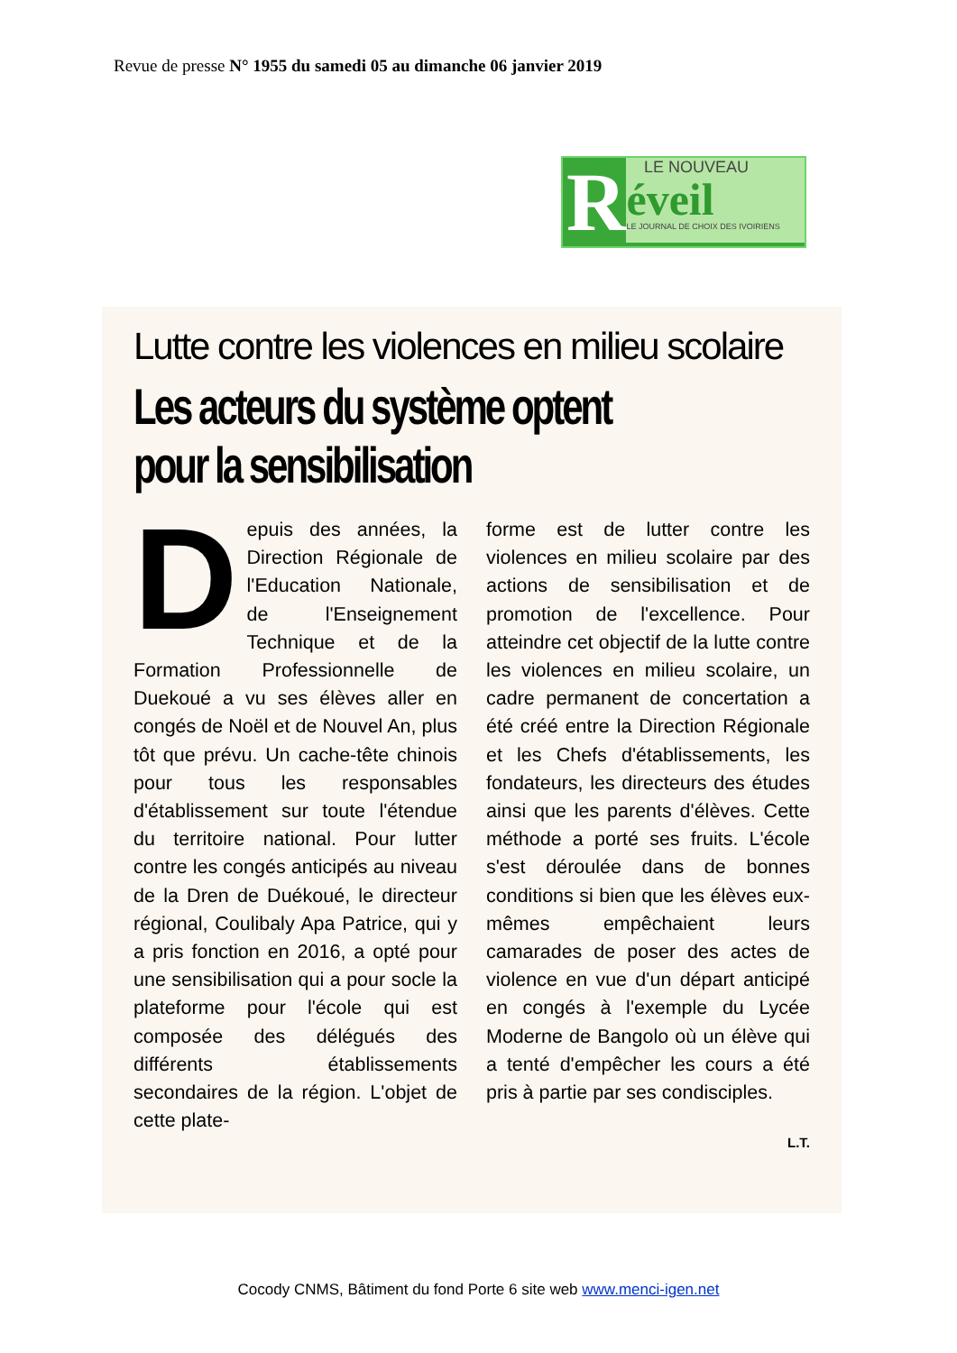Revue de presse N° 1955 du samedi 05 au dimanche 06 janvier 2019
R
LE NOUVEAU
éveil
LE JOURNAL DE CHOIX DES IVOIRIENS
Lutte contre les violences en milieu scolaire
Les acteurs du système optent pour la sensibilisation
Depuis des années, la Direction Régionale de l'Education Nationale, de l'Enseignement Technique et de la Formation Professionnelle de Duekoué a vu ses élèves aller en congés de Noël et de Nouvel An, plus tôt que prévu. Un cache-tête chinois pour tous les responsables d'établissement sur toute l'étendue du territoire national. Pour lutter contre les congés anticipés au niveau de la Dren de Duékoué, le directeur régional, Coulibaly Apa Patrice, qui y a pris fonction en 2016, a opté pour une sensibilisation qui a pour socle la plateforme pour l'école qui est composée des délégués des différents établissements secondaires de la région. L'objet de cette plate-
forme est de lutter contre les violences en milieu scolaire par des actions de sensibilisation et de promotion de l'excellence. Pour atteindre cet objectif de la lutte contre les violences en milieu scolaire, un cadre permanent de concertation a été créé entre la Direction Régionale et les Chefs d'établissements, les fondateurs, les directeurs des études ainsi que les parents d'élèves. Cette méthode a porté ses fruits. L'école s'est déroulée dans de bonnes conditions si bien que les élèves eux-mêmes empêchaient leurs camarades de poser des actes de violence en vue d'un départ anticipé en congés à l'exemple du Lycée Moderne de Bangolo où un élève qui a tenté d'empêcher les cours a été pris à partie par ses condisciples.
L.T.
Cocody CNMS, Bâtiment du fond Porte 6 site web www.menci-igen.net